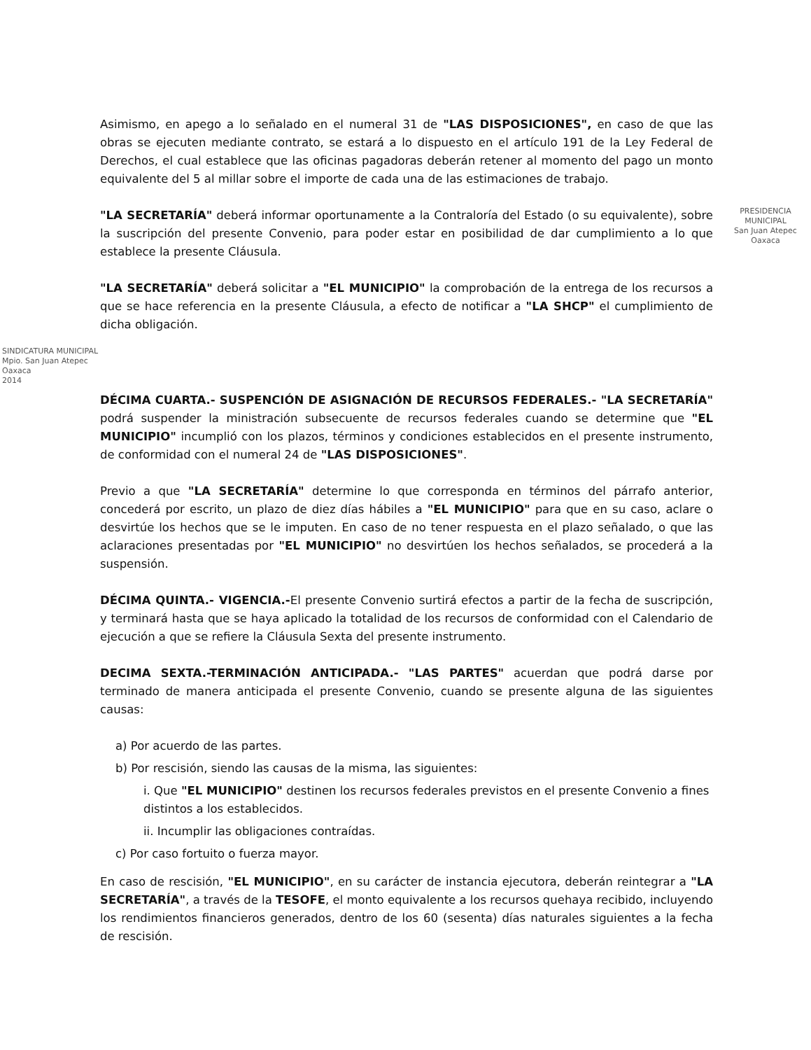Asimismo, en apego a lo señalado en el numeral 31 de "LAS DISPOSICIONES", en caso de que las obras se ejecuten mediante contrato, se estará a lo dispuesto en el artículo 191 de la Ley Federal de Derechos, el cual establece que las oficinas pagadoras deberán retener al momento del pago un monto equivalente del 5 al millar sobre el importe de cada una de las estimaciones de trabajo.
PRESIDENCIA MUNICIPAL
San Juan Atepec
Oaxaca
"LA SECRETARÍA" deberá informar oportunamente a la Contraloría del Estado (o su equivalente), sobre la suscripción del presente Convenio, para poder estar en posibilidad de dar cumplimiento a lo que establece la presente Cláusula.
"LA SECRETARÍA" deberá solicitar a "EL MUNICIPIO" la comprobación de la entrega de los recursos a que se hace referencia en la presente Cláusula, a efecto de notificar a "LA SHCP" el cumplimiento de dicha obligación.
SINDICATURA MUNICIPAL
Mpio. San Juan Atepec
Oaxaca
2014
DÉCIMA CUARTA.- SUSPENCIÓN DE ASIGNACIÓN DE RECURSOS FEDERALES.- "LA SECRETARÍA" podrá suspender la ministración subsecuente de recursos federales cuando se determine que "EL MUNICIPIO" incumplió con los plazos, términos y condiciones establecidos en el presente instrumento, de conformidad con el numeral 24 de "LAS DISPOSICIONES".
Previo a que "LA SECRETARÍA" determine lo que corresponda en términos del párrafo anterior, concederá por escrito, un plazo de diez días hábiles a "EL MUNICIPIO" para que en su caso, aclare o desvirtúe los hechos que se le imputen. En caso de no tener respuesta en el plazo señalado, o que las aclaraciones presentadas por "EL MUNICIPIO" no desvirtúen los hechos señalados, se procederá a la suspensión.
DÉCIMA QUINTA.- VIGENCIA.-El presente Convenio surtirá efectos a partir de la fecha de suscripción, y terminará hasta que se haya aplicado la totalidad de los recursos de conformidad con el Calendario de ejecución a que se refiere la Cláusula Sexta del presente instrumento.
DECIMA SEXTA.-TERMINACIÓN ANTICIPADA.- "LAS PARTES" acuerdan que podrá darse por terminado de manera anticipada el presente Convenio, cuando se presente alguna de las siguientes causas:
a) Por acuerdo de las partes.
b) Por rescisión, siendo las causas de la misma, las siguientes:
i. Que "EL MUNICIPIO" destinen los recursos federales previstos en el presente Convenio a fines distintos a los establecidos.
ii. Incumplir las obligaciones contraídas.
c) Por caso fortuito o fuerza mayor.
En caso de rescisión, "EL MUNICIPIO", en su carácter de instancia ejecutora, deberán reintegrar a "LA SECRETARÍA", a través de la TESOFE, el monto equivalente a los recursos quehaya recibido, incluyendo los rendimientos financieros generados, dentro de los 60 (sesenta) días naturales siguientes a la fecha de rescisión.